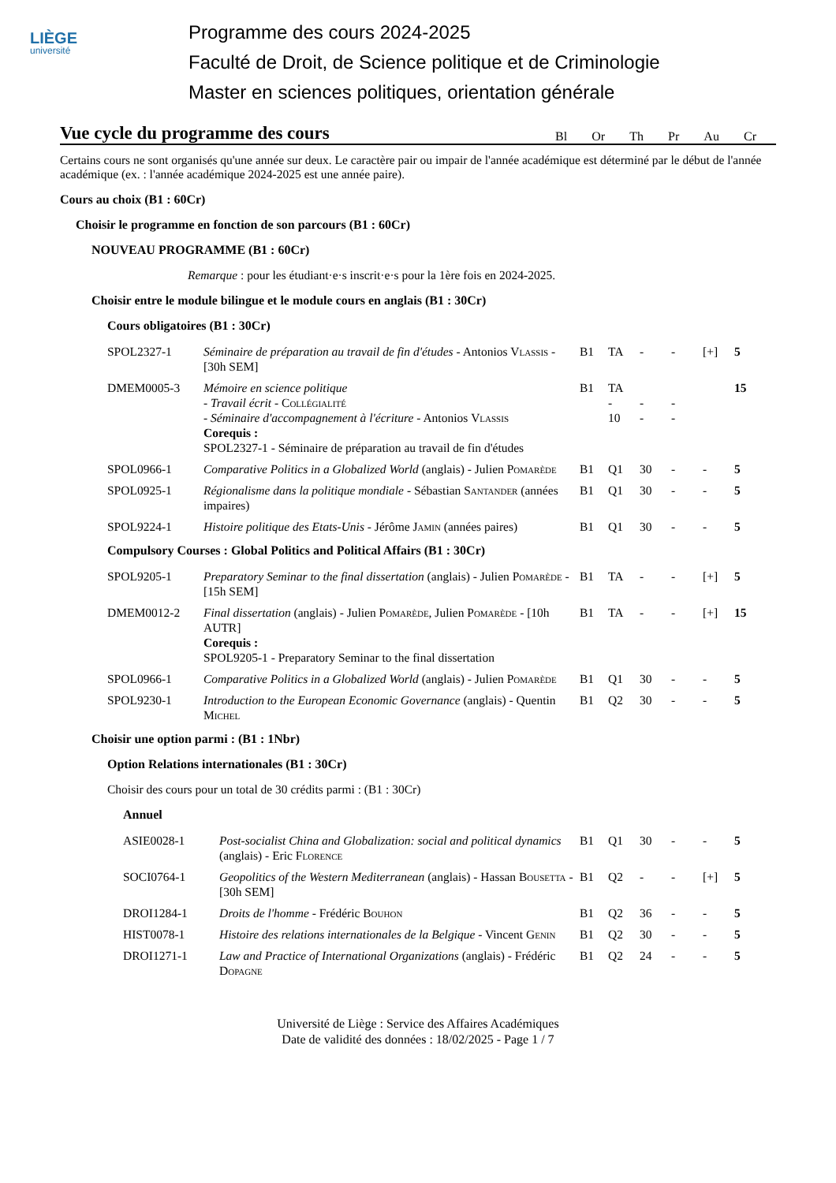LIÈGE
université
Programme des cours 2024-2025
Faculté de Droit, de Science politique et de Criminologie
Master en sciences politiques, orientation générale
Vue cycle du programme des cours
Bl Or Th Pr Au Cr
Certains cours ne sont organisés qu'une année sur deux. Le caractère pair ou impair de l'année académique est déterminé par le début de l'année académique (ex. : l'année académique 2024-2025 est une année paire).
Cours au choix (B1 : 60Cr)
Choisir le programme en fonction de son parcours (B1 : 60Cr)
NOUVEAU PROGRAMME (B1 : 60Cr)
Remarque : pour les étudiant·e·s inscrit·e·s pour la 1ère fois en 2024-2025.
Choisir entre le module bilingue et le module cours en anglais (B1 : 30Cr)
Cours obligatoires (B1 : 30Cr)
| SPOL2327-1 | Séminaire de préparation au travail de fin d'études - Antonios Vlassis - [30h SEM] | B1 | TA | - | - | [+] | 5 |
| DMEM0005-3 | Mémoire en science politique - Travail écrit - Collégialité - Séminaire d'accompagnement à l'écriture - Antonios Vlassis Corequis : SPOL2327-1 - Séminaire de préparation au travail de fin d'études | B1 | TA - 10 | - - | - - | | 15 |
| SPOL0966-1 | Comparative Politics in a Globalized World (anglais) - Julien Pomarède | B1 | Q1 | 30 | - | - | 5 |
| SPOL0925-1 | Régionalisme dans la politique mondiale - Sébastian Santander (années impaires) | B1 | Q1 | 30 | - | - | 5 |
| SPOL9224-1 | Histoire politique des Etats-Unis - Jérôme Jamin (années paires) | B1 | Q1 | 30 | - | - | 5 |
Compulsory Courses : Global Politics and Political Affairs (B1 : 30Cr)
| SPOL9205-1 | Preparatory Seminar to the final dissertation (anglais) - Julien Pomarède - [15h SEM] | B1 | TA | - | - | [+] | 5 |
| DMEM0012-2 | Final dissertation (anglais) - Julien Pomarède , Julien Pomarède - [10h AUTR] Corequis : SPOL9205-1 - Preparatory Seminar to the final dissertation | B1 | TA | - | - | [+] | 15 |
| SPOL0966-1 | Comparative Politics in a Globalized World (anglais) - Julien Pomarède | B1 | Q1 | 30 | - | - | 5 |
| SPOL9230-1 | Introduction to the European Economic Governance (anglais) - Quentin Michel | B1 | Q2 | 30 | - | - | 5 |
Choisir une option parmi : (B1 : 1Nbr)
Option Relations internationales (B1 : 30Cr)
Choisir des cours pour un total de 30 crédits parmi : (B1 : 30Cr)
Annuel
| ASIE0028-1 | Post-socialist China and Globalization: social and political dynamics (anglais) - Eric Florence | B1 | Q1 | 30 | - | - | 5 |
| SOCI0764-1 | Geopolitics of the Western Mediterranean (anglais) - Hassan Bousetta - [30h SEM] | B1 | Q2 | - | - | [+] | 5 |
| DROI1284-1 | Droits de l'homme - Frédéric Bouhon | B1 | Q2 | 36 | - | - | 5 |
| HIST0078-1 | Histoire des relations internationales de la Belgique - Vincent Genin | B1 | Q2 | 30 | - | - | 5 |
| DROI1271-1 | Law and Practice of International Organizations (anglais) - Frédéric Dopagne | B1 | Q2 | 24 | - | - | 5 |
Université de Liège : Service des Affaires Académiques
Date de validité des données : 18/02/2025 - Page 1 / 7